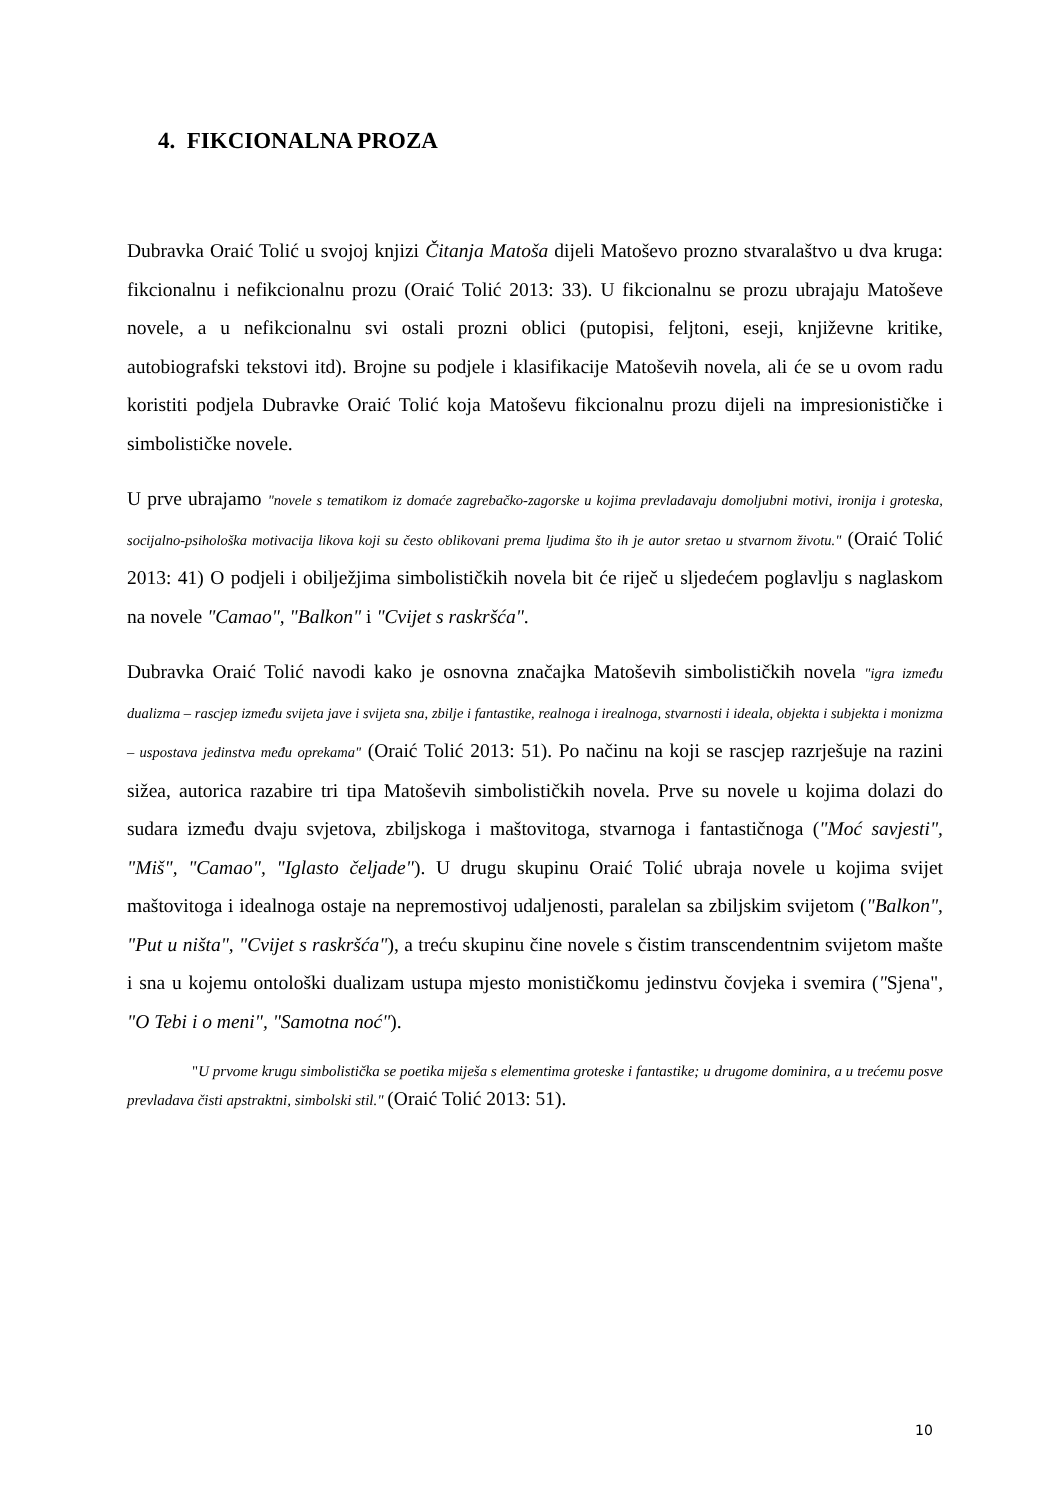4. FIKCIONALNA PROZA
Dubravka Oraić Tolić u svojoj knjizi Čitanja Matoša dijeli Matoševo prozno stvaralaštvo u dva kruga: fikcionalnu i nefikcionalnu prozu (Oraić Tolić 2013: 33). U fikcionalnu se prozu ubrajaju Matoševe novele, a u nefikcionalnu svi ostali prozni oblici (putopisi, feljtoni, eseji, književne kritike, autobiografski tekstovi itd). Brojne su podjele i klasifikacije Matoševih novela, ali će se u ovom radu koristiti podjela Dubravke Oraić Tolić koja Matoševu fikcionalnu prozu dijeli na impresionističke i simbolističke novele.
U prve ubrajamo "novele s tematikom iz domaće zagrebačko-zagorske u kojima prevladavaju domoljubni motivi, ironija i groteska, socijalno-psihološka motivacija likova koji su često oblikovani prema ljudima što ih je autor sretao u stvarnom životu." (Oraić Tolić 2013: 41) O podjeli i obilježjima simbolističkih novela bit će riječ u sljedećem poglavlju s naglaskom na novele "Camao", "Balkon" i "Cvijet s raskršća".
Dubravka Oraić Tolić navodi kako je osnovna značajka Matoševih simbolističkih novela "igra između dualizma – rascjep između svijeta jave i svijeta sna, zbilje i fantastike, realnoga i irealnoga, stvarnosti i ideala, objekta i subjekta i monizma – uspostava jedinstva među oprekama" (Oraić Tolić 2013: 51). Po načinu na koji se rascjep razrješuje na razini sižea, autorica razabire tri tipa Matoševih simbolističkih novela. Prve su novele u kojima dolazi do sudara između dvaju svjetova, zbiljskoga i maštovitoga, stvarnoga i fantastičnoga ("Moć savjesti", "Miš", "Camao", "Iglasto čeljade"). U drugu skupinu Oraić Tolić ubraja novele u kojima svijet maštovitoga i idealnoga ostaje na nepremostivoj udaljenosti, paralelan sa zbiljskim svijetom ("Balkon", "Put u ništa", "Cvijet s raskršća"), a treću skupinu čine novele s čistim transcendentnim svijetom mašte i sna u kojemu ontološki dualizam ustupa mjesto monističkomu jedinstvu čovjeka i svemira ("Sjena", "O Tebi i o meni", "Samotna noć").
"U prvome krugu simbolistička se poetika miješa s elementima groteske i fantastike; u drugome dominira, a u trećemu posve prevladava čisti apstraktni, simbolski stil." (Oraić Tolić 2013: 51).
10